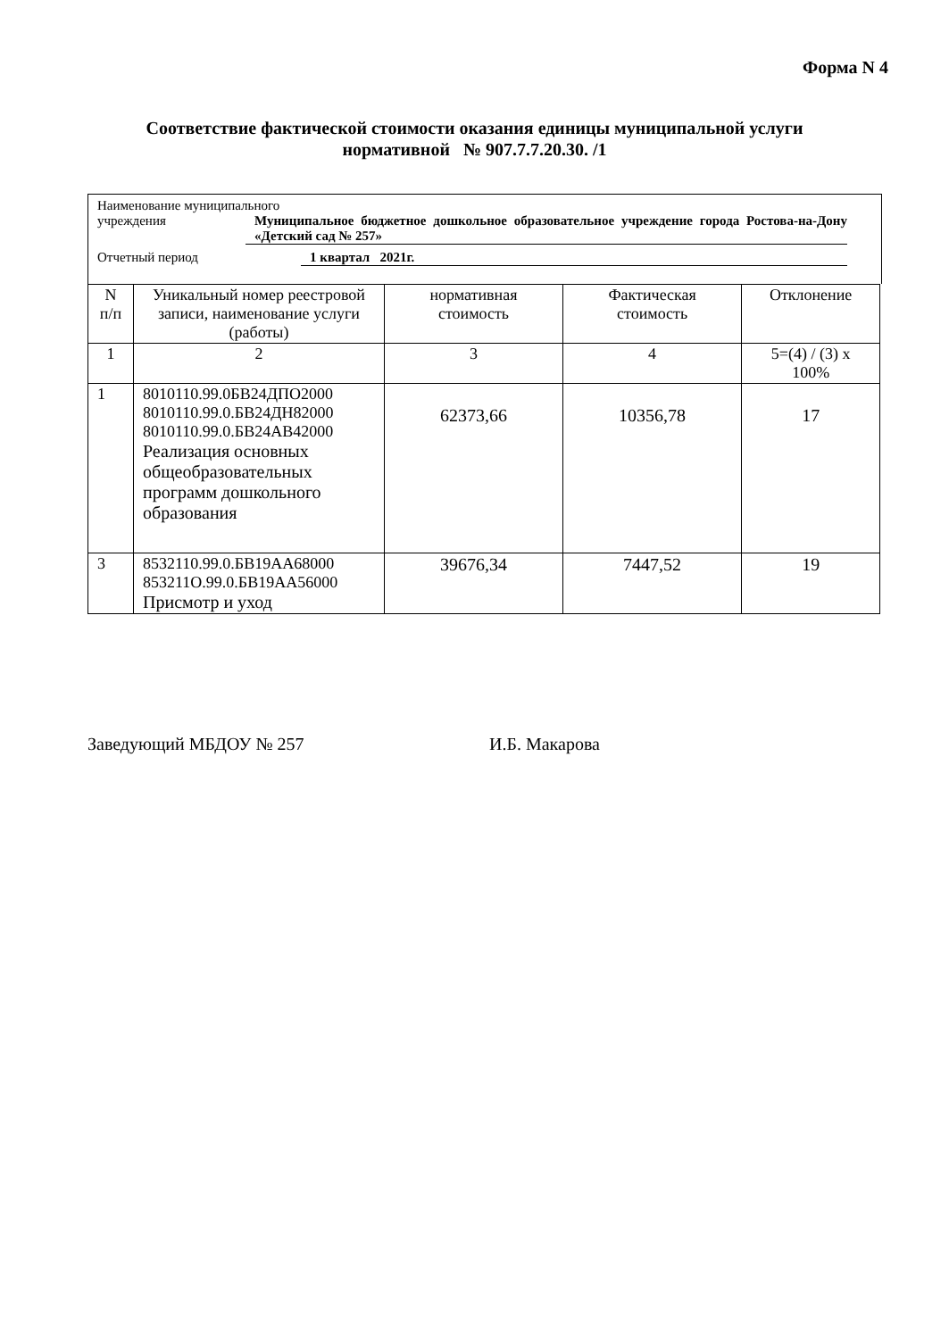Форма N 4
Соответствие фактической стоимости оказания единицы муниципальной услуги нормативной № 907.7.7.20.30. /1
Наименование муниципального
учреждения Муниципальное бюджетное дошкольное образовательное учреждение города Ростова-на-Дону «Детский сад № 257»
Отчетный период 1 квартал 2021г.
| N п/п | Уникальный номер реестровой записи, наименование услуги (работы) | нормативная стоимость | Фактическая стоимость | Отклонение |
| --- | --- | --- | --- | --- |
| 1 | 2 | 3 | 4 | 5=(4) / (3) x 100% |
| 1 | 8010110.99.0БВ24ДПО2000 8010110.99.0.БВ24ДН82000 8010110.99.0.БВ24АВ42000 Реализация основных общеобразовательных программ дошкольного образования | 62373,66 | 10356,78 | 17 |
| 3 | 8532110.99.0.БВ19АА68000 853211О.99.0.БВ19АА56000 Присмотр и уход | 39676,34 | 7447,52 | 19 |
Заведующий МБДОУ № 257 И.Б. Макарова